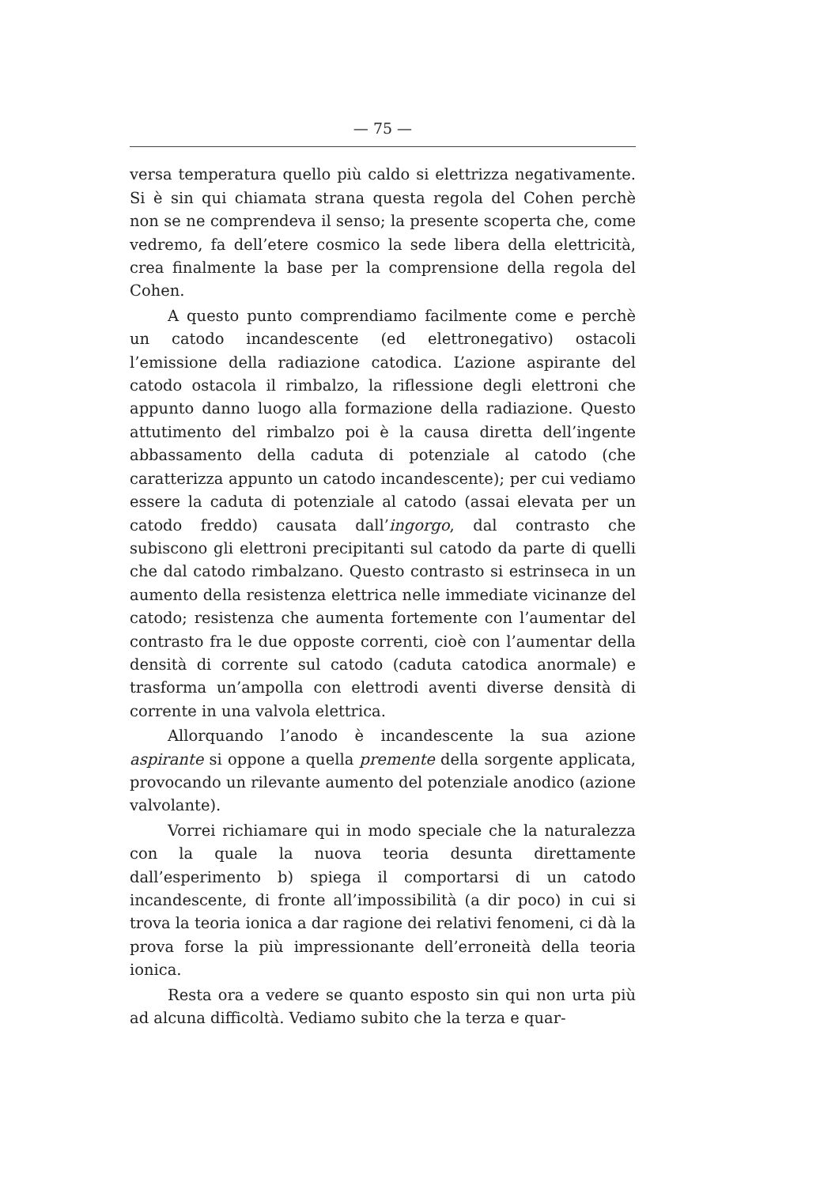— 75 —
versa temperatura quello più caldo si elettrizza negativamente. Si è sin qui chiamata strana questa regola del Cohen perchè non se ne comprendeva il senso; la presente scoperta che, come vedremo, fa dell’etere cosmico la sede libera della elettricità, crea finalmente la base per la comprensione della regola del Cohen.
A questo punto comprendiamo facilmente come e perchè un catodo incandescente (ed elettronegativo) ostacoli l’emissione della radiazione catodica. L’azione aspirante del catodo ostacola il rimbalzo, la riflessione degli elettroni che appunto danno luogo alla formazione della radiazione. Questo attutimento del rimbalzo poi è la causa diretta dell’ingente abbassamento della caduta di potenziale al catodo (che caratterizza appunto un catodo incandescente); per cui vediamo essere la caduta di potenziale al catodo (assai elevata per un catodo freddo) causata dall’ingorgo, dal contrasto che subiscono gli elettroni precipitanti sul catodo da parte di quelli che dal catodo rimbalzano. Questo contrasto si estrinseca in un aumento della resistenza elettrica nelle immediate vicinanze del catodo; resistenza che aumenta fortemente con l’aumentar del contrasto fra le due opposte correnti, cioè con l’aumentar della densità di corrente sul catodo (caduta catodica anormale) e trasforma un’ampolla con elettrodi aventi diverse densità di corrente in una valvola elettrica.
Allorquando l’anodo è incandescente la sua azione aspirante si oppone a quella premente della sorgente applicata, provocando un rilevante aumento del potenziale anodico (azione valvolante).
Vorrei richiamare qui in modo speciale che la naturalezza con la quale la nuova teoria desunta direttamente dall’esperimento b) spiega il comportarsi di un catodo incandescente, di fronte all’impossibilità (a dir poco) in cui si trova la teoria ionica a dar ragione dei relativi fenomeni, ci dà la prova forse la più impressionante dell’erroneità della teoria ionica.
Resta ora a vedere se quanto esposto sin qui non urta più ad alcuna difficoltà. Vediamo subito che la terza e quar-